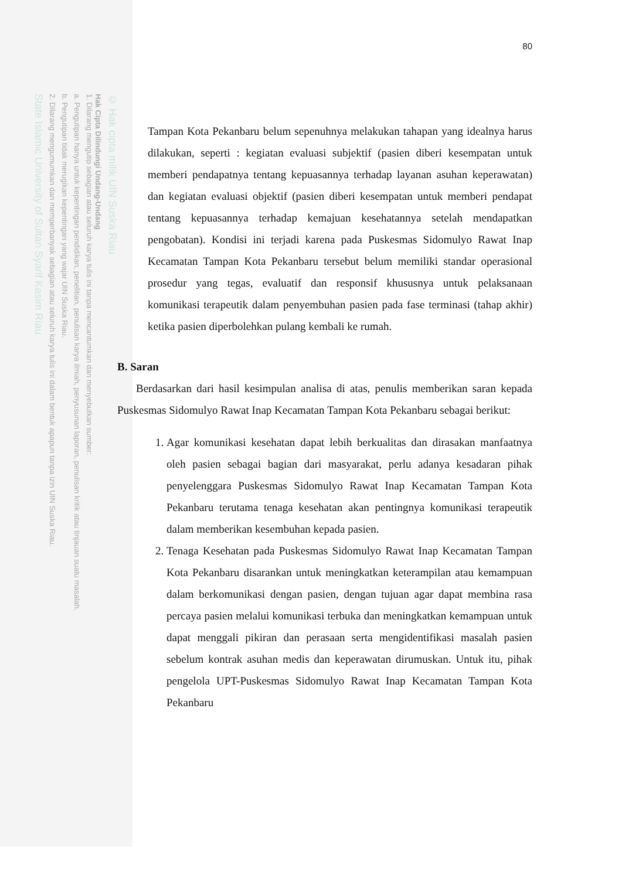© Hak cipta milik UIN Suska Riau
Hak Cipta Dilindungi Undang-Undang
1. Dilarang mengutip sebagian atau seluruh karya tulis ini tanpa mencantumkan dan menyebutkan sumber:
a. Pengutipan hanya untuk kepentingan pendidikan, penelitian, penulisan karya ilmiah, penyusunan laporan, penulisan kritik atau tinjauan suatu masalah.
b. Pengutipan tidak merugikan kepentingan yang wajar UIN Suska Riau.
2. Dilarang mengumumkan dan memperbanyak sebagian atau seluruh karya tulis ini dalam bentuk apapun tanpa izin UIN Suska Riau.
State Islamic University of Sultan Syarif Kasim Riau
80
Tampan Kota Pekanbaru belum sepenuhnya melakukan tahapan yang idealnya harus dilakukan, seperti : kegiatan evaluasi subjektif (pasien diberi kesempatan untuk memberi pendapatnya tentang kepuasannya terhadap layanan asuhan keperawatan) dan kegiatan evaluasi objektif (pasien diberi kesempatan untuk memberi pendapat tentang kepuasannya terhadap kemajuan kesehatannya setelah mendapatkan pengobatan). Kondisi ini terjadi karena pada Puskesmas Sidomulyo Rawat Inap Kecamatan Tampan Kota Pekanbaru tersebut belum memiliki standar operasional prosedur yang tegas, evaluatif dan responsif khususnya untuk pelaksanaan komunikasi terapeutik dalam penyembuhan pasien pada fase terminasi (tahap akhir) ketika pasien diperbolehkan pulang kembali ke rumah.
B. Saran
Berdasarkan dari hasil kesimpulan analisa di atas, penulis memberikan saran kepada Puskesmas Sidomulyo Rawat Inap Kecamatan Tampan Kota Pekanbaru sebagai berikut:
1. Agar komunikasi kesehatan dapat lebih berkualitas dan dirasakan manfaatnya oleh pasien sebagai bagian dari masyarakat, perlu adanya kesadaran pihak penyelenggara Puskesmas Sidomulyo Rawat Inap Kecamatan Tampan Kota Pekanbaru terutama tenaga kesehatan akan pentingnya komunikasi terapeutik dalam memberikan kesembuhan kepada pasien.
2. Tenaga Kesehatan pada Puskesmas Sidomulyo Rawat Inap Kecamatan Tampan Kota Pekanbaru disarankan untuk meningkatkan keterampilan atau kemampuan dalam berkomunikasi dengan pasien, dengan tujuan agar dapat membina rasa percaya pasien melalui komunikasi terbuka dan meningkatkan kemampuan untuk dapat menggali pikiran dan perasaan serta mengidentifikasi masalah pasien sebelum kontrak asuhan medis dan keperawatan dirumuskan. Untuk itu, pihak pengelola UPT-Puskesmas Sidomulyo Rawat Inap Kecamatan Tampan Kota Pekanbaru